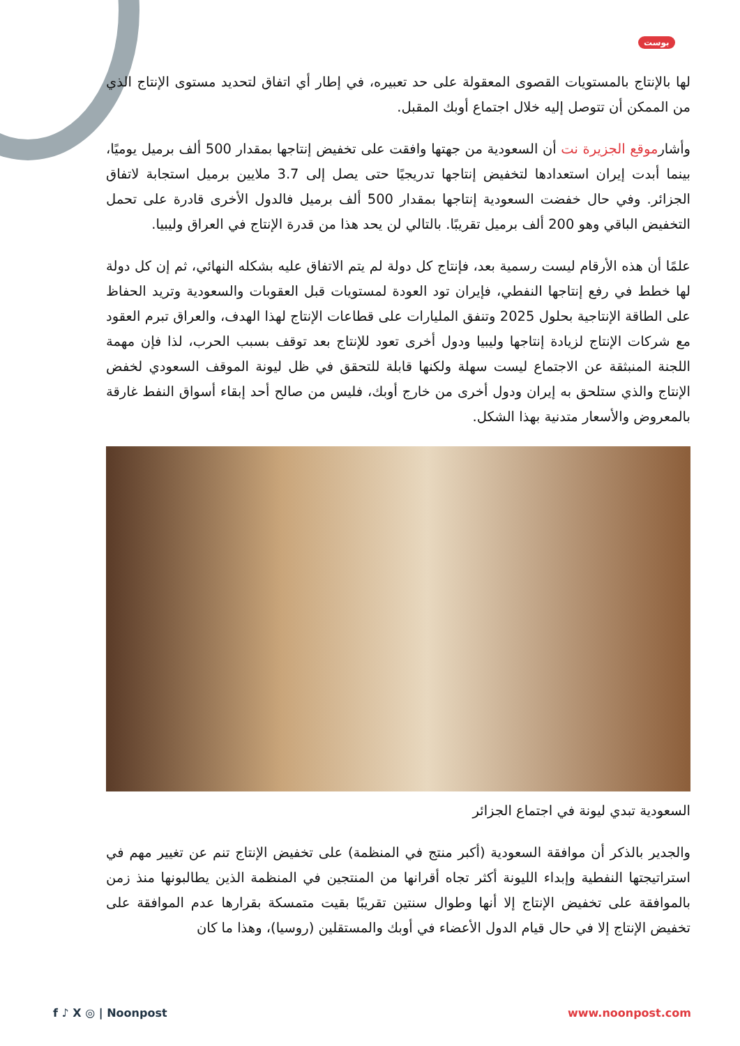بوست
لها بالإنتاج بالمستويات القصوى المعقولة على حد تعبيره، في إطار أي اتفاق لتحديد مستوى الإنتاج الذي من الممكن أن تتوصل إليه خلال اجتماع أوبك المقبل.
وأشارموقع الجزيرة نت أن السعودية من جهتها وافقت على تخفيض إنتاجها بمقدار 500 ألف برميل يوميًا، بينما أبدت إيران استعدادها لتخفيض إنتاجها تدريجيًا حتى يصل إلى 3.7 ملايين برميل استجابة لاتفاق الجزائر. وفي حال خفضت السعودية إنتاجها بمقدار 500 ألف برميل فالدول الأخرى قادرة على تحمل التخفيض الباقي وهو 200 ألف برميل تقريبًا. بالتالي لن يحد هذا من قدرة الإنتاج في العراق وليبيا.
علمًا أن هذه الأرقام ليست رسمية بعد، فإنتاج كل دولة لم يتم الاتفاق عليه بشكله النهائي، ثم إن كل دولة لها خطط في رفع إنتاجها النفطي، فإيران تود العودة لمستويات قبل العقوبات والسعودية وتريد الحفاظ على الطاقة الإنتاجية بحلول 2025 وتنفق المليارات على قطاعات الإنتاج لهذا الهدف، والعراق تبرم العقود مع شركات الإنتاج لزيادة إنتاجها وليبيا ودول أخرى تعود للإنتاج بعد توقف بسبب الحرب، لذا فإن مهمة اللجنة المنبثقة عن الاجتماع ليست سهلة ولكنها قابلة للتحقق في ظل ليونة الموقف السعودي لخفض الإنتاج والذي ستلحق به إيران ودول أخرى من خارج أوبك، فليس من صالح أحد إبقاء أسواق النفط غارقة بالمعروض والأسعار متدنية بهذا الشكل.
السعودية تبدي ليونة في اجتماع الجزائر
والجدير بالذكر أن موافقة السعودية (أكبر منتج في المنظمة) على تخفيض الإنتاج تنم عن تغيير مهم في استراتيجتها النفطية وإبداء الليونة أكثر تجاه أقرانها من المنتجين في المنظمة الذين يطالبونها منذ زمن بالموافقة على تخفيض الإنتاج إلا أنها وطوال سنتين تقريبًا بقيت متمسكة بقرارها عدم الموافقة على تخفيض الإنتاج إلا في حال قيام الدول الأعضاء في أوبك والمستقلين (روسيا)، وهذا ما كان
f ♪ X ◎ | Noonpost www.noonpost.com